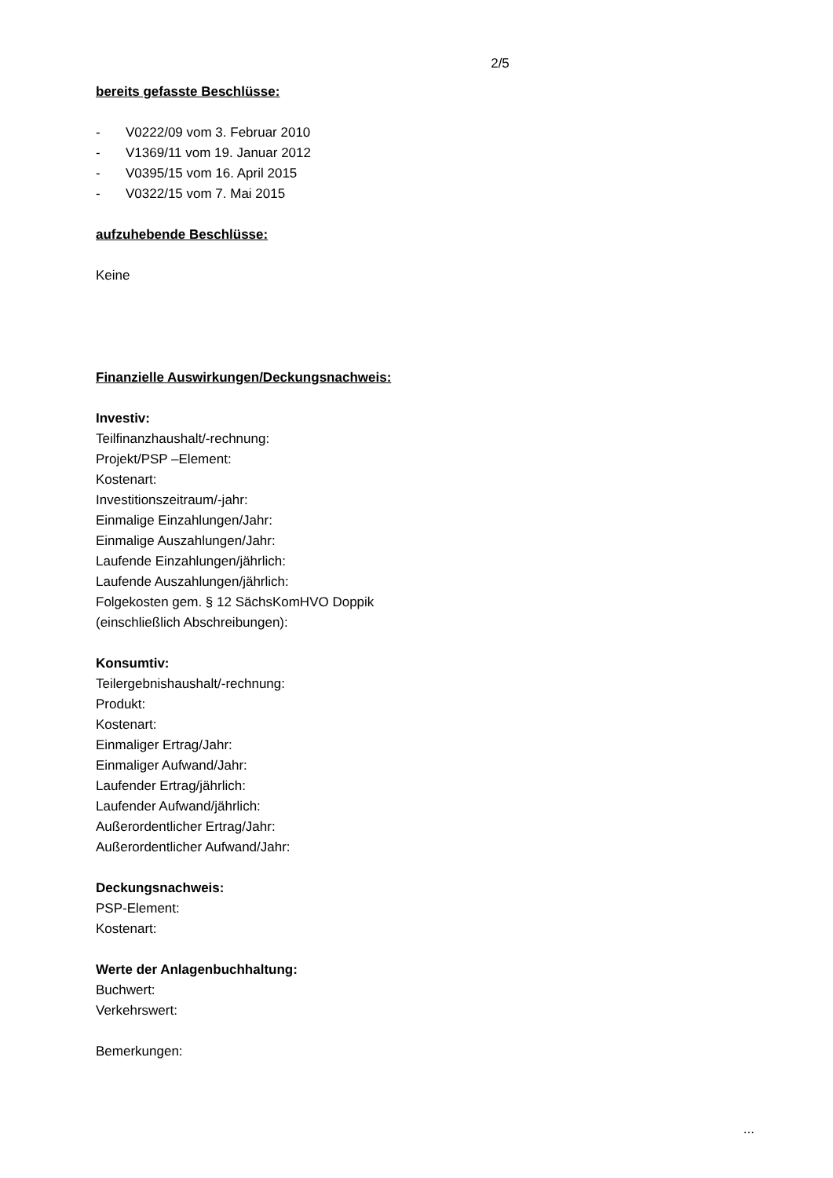2/5
bereits gefasste Beschlüsse:
- V0222/09 vom 3. Februar 2010
- V1369/11 vom 19. Januar 2012
- V0395/15 vom 16. April 2015
- V0322/15 vom 7. Mai 2015
aufzuhebende Beschlüsse:
Keine
Finanzielle Auswirkungen/Deckungsnachweis:
Investiv:
Teilfinanzhaushalt/-rechnung:
Projekt/PSP –Element:
Kostenart:
Investitionszeitraum/-jahr:
Einmalige Einzahlungen/Jahr:
Einmalige Auszahlungen/Jahr:
Laufende Einzahlungen/jährlich:
Laufende Auszahlungen/jährlich:
Folgekosten gem. § 12 SächsKomHVO Doppik
(einschließlich Abschreibungen):
Konsumtiv:
Teilergebnishaushalt/-rechnung:
Produkt:
Kostenart:
Einmaliger Ertrag/Jahr:
Einmaliger Aufwand/Jahr:
Laufender Ertrag/jährlich:
Laufender Aufwand/jährlich:
Außerordentlicher Ertrag/Jahr:
Außerordentlicher Aufwand/Jahr:
Deckungsnachweis:
PSP-Element:
Kostenart:
Werte der Anlagenbuchhaltung:
Buchwert:
Verkehrswert:
Bemerkungen:
...